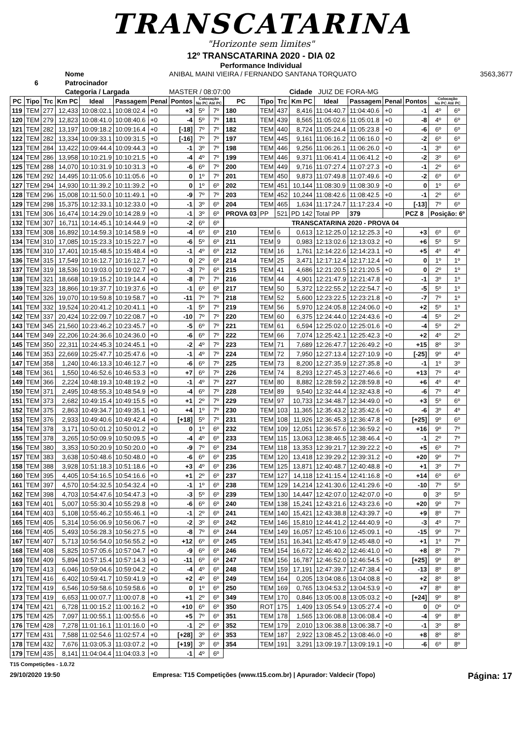TRANSCATARINA
"Horizonte sem limites"
12º TRANSCATARINA 2020 - DIA 02
Performance Individual
| 6 | Nome | ANIBAL MAINI VIEIRA / FERNANDO SANTANA TORQUATO | | 3563,3677 |
| | Patrocinador | | | |
| | Categoria / Largada | MASTER / 08:07:00 | Cidade JUIZ DE FORA-MG | |
| PC | Tipo | Trc | Km PC | Ideal | Passagem | Penal | Pontos | Colocação No PC Até PC | |
| --- | --- | --- | --- | --- | --- | --- | --- | --- | --- |
| 119 | TEM | 277 | 12,433 | 10:08:02.1 | 10:08:02.4 | +0 | +3 | 5º | 7º |
| 120 | TEM | 279 | 12,823 | 10:08:41.0 | 10:08:40.6 | +0 | -4 | 5º | 7º |
| 121 | TEM | 282 | 13,197 | 10:09:18.2 | 10:09:16.4 | +0 | [-18] | 7º | 7º |
| 122 | TEM | 282 | 13,334 | 10:09:33.1 | 10:09:31.5 | +0 | [-16] | 7º | 7º |
| 123 | TEM | 284 | 13,422 | 10:09:44.4 | 10:09:44.3 | +0 | -1 | 3º | 7º |
| 124 | TEM | 286 | 13,958 | 10:10:21.9 | 10:10:21.5 | +0 | -4 | 4º | 7º |
| 125 | TEM | 288 | 14,070 | 10:10:31.9 | 10:10:31.3 | +0 | -6 | 6º | 7º |
| 126 | TEM | 292 | 14,495 | 10:11:05.6 | 10:11:05.6 | +0 | 0 | 1º | 7º |
| 127 | TEM | 294 | 14,930 | 10:11:39.2 | 10:11:39.2 | +0 | 0 | 1º | 6º |
| 128 | TEM | 296 | 15,008 | 10:11:50.0 | 10:11:49.1 | +0 | -9 | 7º | 7º |
| 129 | TEM | 298 | 15,375 | 10:12:33.1 | 10:12:33.0 | +0 | -1 | 3º | 6º |
| 131 | TEM | 306 | 16,474 | 10:14:29.0 | 10:14:28.9 | +0 | -1 | 3º | 6º |
| 132 | TEM | 307 | 16,711 | 10:14:45.1 | 10:14:44.9 | +0 | -2 | 6º | 6º |
| 133 | TEM | 308 | 16,892 | 10:14:59.3 | 10:14:58.9 | +0 | -4 | 6º | 6º |
| 134 | TEM | 310 | 17,085 | 10:15:23.3 | 10:15:22.7 | +0 | -6 | 5º | 6º |
| 135 | TEM | 310 | 17,401 | 10:15:48.5 | 10:15:48.4 | +0 | -1 | 4º | 6º |
| 136 | TEM | 315 | 17,549 | 10:16:12.7 | 10:16:12.7 | +0 | 0 | 2º | 6º |
| 137 | TEM | 319 | 18,536 | 10:19:03.0 | 10:19:02.7 | +0 | -3 | 7º | 6º |
| 138 | TEM | 321 | 18,668 | 10:19:15.2 | 10:19:14.4 | +0 | -8 | 7º | 7º |
| 139 | TEM | 323 | 18,866 | 10:19:37.7 | 10:19:37.6 | +0 | -1 | 6º | 6º |
| 140 | TEM | 326 | 19,070 | 10:19:59.8 | 10:19:58.7 | +0 | -11 | 7º | 7º |
| 141 | TEM | 332 | 19,524 | 10:20:41.2 | 10:20:41.1 | +0 | -1 | 5º | 7º |
| 142 | TEM | 337 | 20,424 | 10:22:09.7 | 10:22:08.7 | +0 | -10 | 7º | 7º |
| 143 | TEM | 345 | 21,560 | 10:23:46.2 | 10:23:45.7 | +0 | -5 | 6º | 7º |
| 144 | TEM | 349 | 22,206 | 10:24:36.6 | 10:24:36.0 | +0 | -6 | 6º | 7º |
| 145 | TEM | 350 | 22,311 | 10:24:45.3 | 10:24:45.1 | +0 | -2 | 4º | 7º |
| 146 | TEM | 353 | 22,669 | 10:25:47.7 | 10:25:47.6 | +0 | -1 | 4º | 7º |
| 147 | TEM | 358 | 1,240 | 10:46:13.3 | 10:46:12.7 | +0 | -6 | 6º | 7º |
| 148 | TEM | 361 | 1,550 | 10:46:52.6 | 10:46:53.3 | +0 | +7 | 6º | 7º |
| 149 | TEM | 366 | 2,224 | 10:48:19.3 | 10:48:19.2 | +0 | -1 | 4º | 7º |
| 150 | TEM | 371 | 2,495 | 10:48:55.3 | 10:48:54.9 | +0 | -4 | 6º | 7º |
| 151 | TEM | 373 | 2,682 | 10:49:15.4 | 10:49:15.5 | +0 | +1 | 2º | 7º |
| 152 | TEM | 375 | 2,863 | 10:49:34.7 | 10:49:35.1 | +0 | +4 | 1º | 7º |
| 153 | TEM | 376 | 2,933 | 10:49:40.6 | 10:49:42.4 | +0 | [+18] | 5º | 7º |
| 154 | TEM | 378 | 3,171 | 10:50:01.2 | 10:50:01.2 | +0 | 0 | 1º | 6º |
| 155 | TEM | 378 | 3,265 | 10:50:09.9 | 10:50:09.5 | +0 | -4 | 4º | 6º |
| 156 | TEM | 380 | 3,353 | 10:50:20.9 | 10:50:20.0 | +0 | -9 | 7º | 6º |
| 157 | TEM | 383 | 3,638 | 10:50:48.6 | 10:50:48.0 | +0 | -6 | 6º | 6º |
| 158 | TEM | 388 | 3,928 | 10:51:18.3 | 10:51:18.6 | +0 | +3 | 4º | 6º |
| 160 | TEM | 395 | 4,405 | 10:54:16.5 | 10:54:16.6 | +0 | +1 | 2º | 6º |
| 161 | TEM | 397 | 4,570 | 10:54:32.5 | 10:54:32.4 | +0 | -1 | 1º | 6º |
| 162 | TEM | 398 | 4,703 | 10:54:47.6 | 10:54:47.3 | +0 | -3 | 5º | 6º |
| 163 | TEM | 401 | 5,007 | 10:55:30.4 | 10:55:29.8 | +0 | -6 | 6º | 6º |
| 164 | TEM | 403 | 5,108 | 10:55:46.2 | 10:55:46.1 | +0 | -1 | 2º | 6º |
| 165 | TEM | 405 | 5,314 | 10:56:06.9 | 10:56:06.7 | +0 | -2 | 3º | 6º |
| 166 | TEM | 405 | 5,493 | 10:56:28.3 | 10:56:27.5 | +0 | -8 | 7º | 6º |
| 167 | TEM | 407 | 5,713 | 10:56:54.0 | 10:56:55.2 | +0 | +12 | 6º | 6º |
| 168 | TEM | 408 | 5,825 | 10:57:05.6 | 10:57:04.7 | +0 | -9 | 6º | 6º |
| 169 | TEM | 409 | 5,894 | 10:57:15.4 | 10:57:14.3 | +0 | -11 | 6º | 6º |
| 170 | TEM | 413 | 6,046 | 10:59:04.6 | 10:59:04.2 | +0 | -4 | 4º | 6º |
| 171 | TEM | 416 | 6,402 | 10:59:41.7 | 10:59:41.9 | +0 | +2 | 4º | 6º |
| 172 | TEM | 419 | 6,546 | 10:59:58.6 | 10:59:58.6 | +0 | 0 | 1º | 6º |
| 173 | TEM | 419 | 6,653 | 11:00:07.7 | 11:00:07.8 | +0 | +1 | 2º | 6º |
| 174 | TEM | 421 | 6,728 | 11:00:15.2 | 11:00:16.2 | +0 | +10 | 6º | 6º |
| 175 | TEM | 425 | 7,097 | 11:00:55.1 | 11:00:55.6 | +0 | +5 | 7º | 6º |
| 176 | TEM | 428 | 7,278 | 11:01:16.1 | 11:01:16.0 | +0 | -1 | 2º | 6º |
| 177 | TEM | 431 | 7,588 | 11:02:54.6 | 11:02:57.4 | +0 | [+28] | 3º | 6º |
| 178 | TEM | 432 | 7,676 | 11:03:05.3 | 11:03:07.2 | +0 | [+19] | 3º | 6º |
| 179 | TEM | 435 | 8,141 | 11:04:04.4 | 11:04:03.3 | +0 | -1 | 4º | 6º |
| PC | Tipo | Trc | Km PC | Ideal | Passagem | Penal | Pontos | Colocação No PC Até PC | |
| --- | --- | --- | --- | --- | --- | --- | --- | --- | --- |
| 180 | TEM | 437 | 8,416 | 11:04:40.7 | 11:04:40.6 | +0 | -1 | 4º | 6º |
| 181 | TEM | 439 | 8,565 | 11:05:02.6 | 11:05:01.8 | +0 | -8 | 4º | 6º |
| 182 | TEM | 440 | 8,724 | 11:05:24.4 | 11:05:23.8 | +0 | -6 | 6º | 6º |
| 197 | TEM | 445 | 9,161 | 11:06:16.2 | 11:06:16.0 | +0 | -2 | 6º | 6º |
| 198 | TEM | 446 | 9,256 | 11:06:26.1 | 11:06:26.0 | +0 | -1 | 3º | 6º |
| 199 | TEM | 446 | 9,371 | 11:06:41.4 | 11:06:41.2 | +0 | -2 | 3º | 6º |
| 200 | TEM | 449 | 9,716 | 11:07:27.4 | 11:07:27.3 | +0 | -1 | 2º | 6º |
| 201 | TEM | 450 | 9,873 | 11:07:49.8 | 11:07:49.6 | +0 | -2 | 6º | 6º |
| 202 | TEM | 451 | 10,144 | 11:08:30.9 | 11:08:30.9 | +0 | 0 | 1º | 6º |
| 203 | TEM | 452 | 10,244 | 11:08:42.6 | 11:08:42.5 | +0 | -1 | 2º | 6º |
| 204 | TEM | 465 | 1,634 | 11:17:24.7 | 11:17:23.4 | +0 | [-13] | 7º | 6º |
| PROVA 03 | PP | 521 | PD 142 | Total PP | 379 | | PCZ 8 | Posição: 6º | |
| TRANSCATARINA 2020 - PROVA 04 | | | | | | | | | |
| 210 | TEM | 6 | 0,613 | 12:12:25.0 | 12:12:25.3 | +0 | +3 | 6º | 6º |
| 211 | TEM | 9 | 0,983 | 12:13:02.6 | 12:13:03.2 | +0 | +6 | 5º | 5º |
| 212 | TEM | 16 | 1,761 | 12:14:22.6 | 12:14:23.1 | +0 | +5 | 4º | 4º |
| 214 | TEM | 25 | 3,471 | 12:17:12.4 | 12:17:12.4 | +0 | 0 | 1º | 1º |
| 215 | TEM | 41 | 4,686 | 12:21:20.5 | 12:21:20.5 | +0 | 0 | 2º | 1º |
| 216 | TEM | 44 | 4,901 | 12:21:47.9 | 12:21:47.8 | +0 | -1 | 3º | 1º |
| 217 | TEM | 50 | 5,372 | 12:22:55.2 | 12:22:54.7 | +0 | -5 | 5º | 1º |
| 218 | TEM | 52 | 5,600 | 12:23:22.5 | 12:23:21.8 | +0 | -7 | 7º | 1º |
| 219 | TEM | 56 | 5,970 | 12:24:05.8 | 12:24:06.0 | +0 | +2 | 5º | 1º |
| 220 | TEM | 60 | 6,375 | 12:24:44.0 | 12:24:43.6 | +0 | -4 | 5º | 2º |
| 221 | TEM | 61 | 6,594 | 12:25:02.0 | 12:25:01.6 | +0 | -4 | 5º | 2º |
| 222 | TEM | 66 | 7,074 | 12:25:42.1 | 12:25:42.3 | +0 | +2 | 4º | 2º |
| 223 | TEM | 71 | 7,689 | 12:26:47.7 | 12:26:49.2 | +0 | +15 | 8º | 3º |
| 224 | TEM | 72 | 7,950 | 12:27:13.4 | 12:27:10.9 | +0 | [-25] | 9º | 4º |
| 225 | TEM | 73 | 8,200 | 12:27:35.9 | 12:27:35.8 | +0 | -1 | 1º | 3º |
| 226 | TEM | 74 | 8,293 | 12:27:45.3 | 12:27:46.6 | +0 | +13 | 7º | 4º |
| 227 | TEM | 80 | 8,882 | 12:28:59.2 | 12:28:59.8 | +0 | +6 | 4º | 4º |
| 228 | TEM | 89 | 9,540 | 12:32:44.4 | 12:32:43.8 | +0 | -6 | 7º | 4º |
| 229 | TEM | 97 | 10,733 | 12:34:48.7 | 12:34:49.0 | +0 | +3 | 5º | 6º |
| 230 | TEM | 103 | 11,365 | 12:35:43.2 | 12:35:42.6 | +0 | -6 | 3º | 4º |
| 231 | TEM | 108 | 11,926 | 12:36:45.3 | 12:36:47.8 | +0 | [+25] | 9º | 6º |
| 232 | TEM | 109 | 12,051 | 12:36:57.6 | 12:36:59.2 | +0 | +16 | 9º | 7º |
| 233 | TEM | 115 | 13,063 | 12:38:46.5 | 12:38:46.4 | +0 | -1 | 2º | 7º |
| 234 | TEM | 118 | 13,353 | 12:39:21.7 | 12:39:22.2 | +0 | +5 | 6º | 7º |
| 235 | TEM | 120 | 13,418 | 12:39:29.2 | 12:39:31.2 | +0 | +20 | 9º | 7º |
| 236 | TEM | 125 | 13,871 | 12:40:48.7 | 12:40:48.8 | +0 | +1 | 3º | 7º |
| 237 | TEM | 127 | 14,118 | 12:41:15.4 | 12:41:16.8 | +0 | +14 | 6º | 6º |
| 238 | TEM | 129 | 14,214 | 12:41:30.6 | 12:41:29.6 | +0 | -10 | 7º | 5º |
| 239 | TEM | 130 | 14,447 | 12:42:07.0 | 12:42:07.0 | +0 | 0 | 3º | 5º |
| 240 | TEM | 138 | 15,241 | 12:43:21.6 | 12:43:23.6 | +0 | +20 | 9º | 7º |
| 241 | TEM | 140 | 15,421 | 12:43:38.8 | 12:43:39.7 | +0 | +9 | 8º | 7º |
| 242 | TEM | 146 | 15,810 | 12:44:41.2 | 12:44:40.9 | +0 | -3 | 4º | 7º |
| 244 | TEM | 149 | 16,057 | 12:45:10.6 | 12:45:09.1 | +0 | -15 | 9º | 7º |
| 245 | TEM | 151 | 16,341 | 12:45:47.9 | 12:45:48.0 | +0 | +1 | 1º | 7º |
| 246 | TEM | 154 | 16,672 | 12:46:40.2 | 12:46:41.0 | +0 | +8 | 8º | 7º |
| 247 | TEM | 156 | 16,787 | 12:46:52.0 | 12:46:54.5 | +0 | [+25] | 9º | 8º |
| 248 | TEM | 159 | 17,191 | 12:47:39.7 | 12:47:38.4 | +0 | -13 | 8º | 8º |
| 249 | TEM | 164 | 0,205 | 13:04:08.6 | 13:04:08.8 | +0 | +2 | 8º | 8º |
| 250 | TEM | 169 | 0,765 | 13:04:53.2 | 13:04:53.9 | +0 | +7 | 8º | 8º |
| 349 | TEM | 170 | 0,846 | 13:05:00.8 | 13:05:03.2 | +0 | [+24] | 9º | 8º |
| 350 | ROT | 175 | 1,409 | 13:05:54.9 | 13:05:27.4 | +0 | 0 | 0º | 0º |
| 351 | TEM | 178 | 1,565 | 13:06:08.8 | 13:06:08.4 | +0 | -4 | 9º | 8º |
| 352 | TEM | 179 | 2,010 | 13:06:38.8 | 13:06:38.7 | +0 | -1 | 3º | 8º |
| 353 | TEM | 187 | 2,922 | 13:08:45.2 | 13:08:46.0 | +0 | +8 | 8º | 8º |
| 354 | TEM | 191 | 3,291 | 13:09:19.7 | 13:09:19.1 | +0 | -6 | 6º | 8º |
T15 Competições - 1.0.72
29/10/2020 19:50 Empresa: T15 Competições (www.t15.com.br) | Apurador: Valdecir (Topo) Página: 17